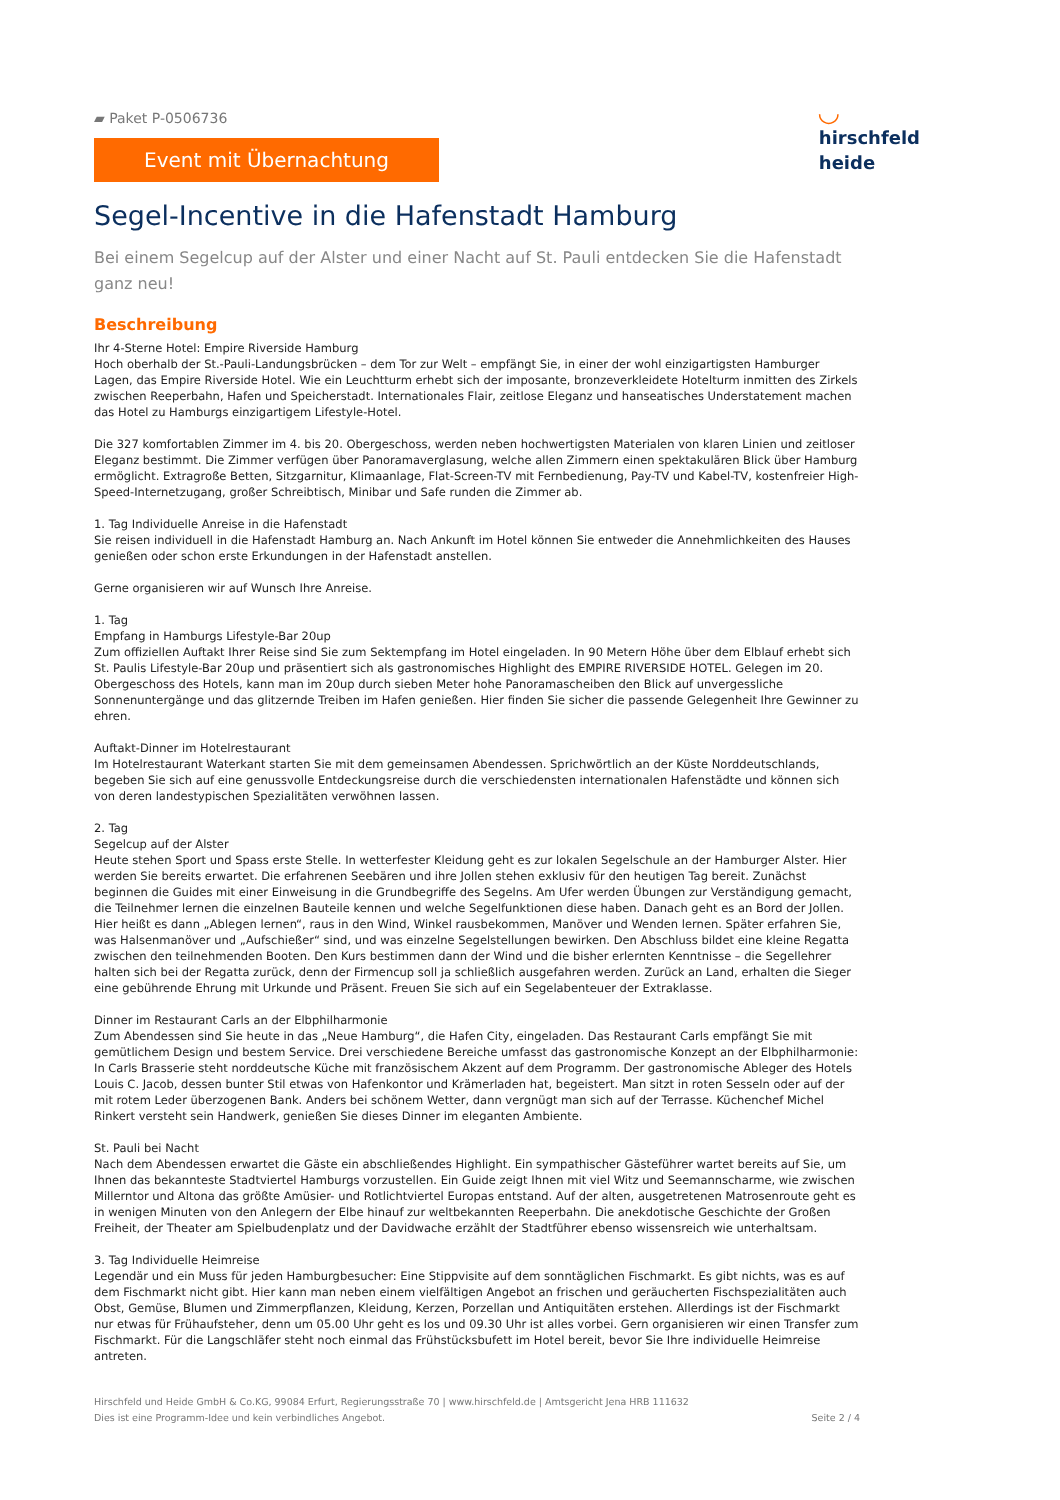▰ Paket P-0506736
Event mit Übernachtung
◡
hirschfeld
heide
Segel-Incentive in die Hafenstadt Hamburg
Bei einem Segelcup auf der Alster und einer Nacht auf St. Pauli entdecken Sie die Hafenstadt ganz neu!
Beschreibung
Ihr 4-Sterne Hotel: Empire Riverside Hamburg
Hoch oberhalb der St.-Pauli-Landungsbrücken – dem Tor zur Welt – empfängt Sie, in einer der wohl einzigartigsten Hamburger Lagen, das Empire Riverside Hotel. Wie ein Leuchtturm erhebt sich der imposante, bronzeverkleidete Hotelturm inmitten des Zirkels zwischen Reeperbahn, Hafen und Speicherstadt. Internationales Flair, zeitlose Eleganz und hanseatisches Understatement machen das Hotel zu Hamburgs einzigartigem Lifestyle-Hotel.
Die 327 komfortablen Zimmer im 4. bis 20. Obergeschoss, werden neben hochwertigsten Materialen von klaren Linien und zeitloser Eleganz bestimmt. Die Zimmer verfügen über Panoramaverglasung, welche allen Zimmern einen spektakulären Blick über Hamburg ermöglicht. Extragroße Betten, Sitzgarnitur, Klimaanlage, Flat-Screen-TV mit Fernbedienung, Pay-TV und Kabel-TV, kostenfreier High-Speed-Internetzugang, großer Schreibtisch, Minibar und Safe runden die Zimmer ab.
1. Tag Individuelle Anreise in die Hafenstadt
Sie reisen individuell in die Hafenstadt Hamburg an. Nach Ankunft im Hotel können Sie entweder die Annehmlichkeiten des Hauses genießen oder schon erste Erkundungen in der Hafenstadt anstellen.
Gerne organisieren wir auf Wunsch Ihre Anreise.
1. Tag
Empfang in Hamburgs Lifestyle-Bar 20up
Zum offiziellen Auftakt Ihrer Reise sind Sie zum Sektempfang im Hotel eingeladen. In 90 Metern Höhe über dem Elblauf erhebt sich St. Paulis Lifestyle-Bar 20up und präsentiert sich als gastronomisches Highlight des EMPIRE RIVERSIDE HOTEL. Gelegen im 20. Obergeschoss des Hotels, kann man im 20up durch sieben Meter hohe Panoramascheiben den Blick auf unvergessliche Sonnenuntergänge und das glitzernde Treiben im Hafen genießen. Hier finden Sie sicher die passende Gelegenheit Ihre Gewinner zu ehren.
Auftakt-Dinner im Hotelrestaurant
Im Hotelrestaurant Waterkant starten Sie mit dem gemeinsamen Abendessen. Sprichwörtlich an der Küste Norddeutschlands, begeben Sie sich auf eine genussvolle Entdeckungsreise durch die verschiedensten internationalen Hafenstädte und können sich von deren landestypischen Spezialitäten verwöhnen lassen.
2. Tag
Segelcup auf der Alster
Heute stehen Sport und Spass erste Stelle. In wetterfester Kleidung geht es zur lokalen Segelschule an der Hamburger Alster. Hier werden Sie bereits erwartet. Die erfahrenen Seebären und ihre Jollen stehen exklusiv für den heutigen Tag bereit. Zunächst beginnen die Guides mit einer Einweisung in die Grundbegriffe des Segelns. Am Ufer werden Übungen zur Verständigung gemacht, die Teilnehmer lernen die einzelnen Bauteile kennen und welche Segelfunktionen diese haben. Danach geht es an Bord der Jollen. Hier heißt es dann „Ablegen lernen“, raus in den Wind, Winkel rausbekommen, Manöver und Wenden lernen. Später erfahren Sie, was Halsenmanöver und „Aufschießer“ sind, und was einzelne Segelstellungen bewirken. Den Abschluss bildet eine kleine Regatta zwischen den teilnehmenden Booten. Den Kurs bestimmen dann der Wind und die bisher erlernten Kenntnisse – die Segellehrer halten sich bei der Regatta zurück, denn der Firmencup soll ja schließlich ausgefahren werden. Zurück an Land, erhalten die Sieger eine gebührende Ehrung mit Urkunde und Präsent. Freuen Sie sich auf ein Segelabenteuer der Extraklasse.
Dinner im Restaurant Carls an der Elbphilharmonie
Zum Abendessen sind Sie heute in das „Neue Hamburg“, die Hafen City, eingeladen. Das Restaurant Carls empfängt Sie mit gemütlichem Design und bestem Service. Drei verschiedene Bereiche umfasst das gastronomische Konzept an der Elbphilharmonie: In Carls Brasserie steht norddeutsche Küche mit französischem Akzent auf dem Programm. Der gastronomische Ableger des Hotels Louis C. Jacob, dessen bunter Stil etwas von Hafenkontor und Krämerladen hat, begeistert. Man sitzt in roten Sesseln oder auf der mit rotem Leder überzogenen Bank. Anders bei schönem Wetter, dann vergnügt man sich auf der Terrasse. Küchenchef Michel Rinkert versteht sein Handwerk, genießen Sie dieses Dinner im eleganten Ambiente.
St. Pauli bei Nacht
Nach dem Abendessen erwartet die Gäste ein abschließendes Highlight. Ein sympathischer Gästeführer wartet bereits auf Sie, um Ihnen das bekannteste Stadtviertel Hamburgs vorzustellen. Ein Guide zeigt Ihnen mit viel Witz und Seemannscharme, wie zwischen Millerntor und Altona das größte Amüsier- und Rotlichtviertel Europas entstand. Auf der alten, ausgetretenen Matrosenroute geht es in wenigen Minuten von den Anlegern der Elbe hinauf zur weltbekannten Reeperbahn. Die anekdotische Geschichte der Großen Freiheit, der Theater am Spielbudenplatz und der Davidwache erzählt der Stadtführer ebenso wissensreich wie unterhaltsam.
3. Tag Individuelle Heimreise
Legendär und ein Muss für jeden Hamburgbesucher: Eine Stippvisite auf dem sonntäglichen Fischmarkt. Es gibt nichts, was es auf dem Fischmarkt nicht gibt. Hier kann man neben einem vielfältigen Angebot an frischen und geräucherten Fischspezialitäten auch Obst, Gemüse, Blumen und Zimmerpflanzen, Kleidung, Kerzen, Porzellan und Antiquitäten erstehen. Allerdings ist der Fischmarkt nur etwas für Frühaufsteher, denn um 05.00 Uhr geht es los und 09.30 Uhr ist alles vorbei. Gern organisieren wir einen Transfer zum Fischmarkt. Für die Langschläfer steht noch einmal das Frühstücksbufett im Hotel bereit, bevor Sie Ihre individuelle Heimreise antreten.
Hirschfeld und Heide GmbH & Co.KG, 99084 Erfurt, Regierungsstraße 70 | www.hirschfeld.de | Amtsgericht Jena HRB 111632
Dies ist eine Programm-Idee und kein verbindliches Angebot.
Seite 2 / 4